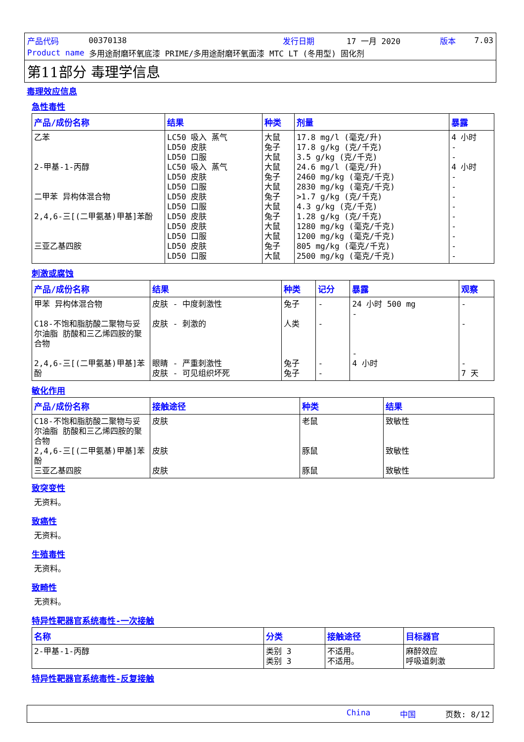产品代码 00370138 发行日期 17 一月 2020 版本 7.03
Product name 多用途耐磨环氧底漆 PRIME/多用途耐磨环氧面漆 MTC LT (冬用型) 固化剂
第11部分 毒理学信息
毒理效应信息
急性毒性
| 产品/成份名称 | 结果 | 种类 | 剂量 | 暴露 |
| --- | --- | --- | --- | --- |
| 乙苯 2-甲基-1-丙醇 二甲苯 异构体混合物 2,4,6-三[(二甲氨基)甲基]苯酚 三亚乙基四胺 | LC50 吸入 蒸气 LD50 皮肤 LD50 口服 LC50 吸入 蒸气 LD50 皮肤 LD50 口服 LD50 皮肤 LD50 口服 LD50 皮肤 LD50 皮肤 LD50 口服 LD50 皮肤 LD50 口服 | 大鼠 兔子 大鼠 大鼠 兔子 大鼠 兔子 大鼠 兔子 大鼠 大鼠 兔子 大鼠 | 17.8 mg/l (毫克/升) 17.8 g/kg (克/千克) 3.5 g/kg (克/千克) 24.6 mg/l (毫克/升) 2460 mg/kg (毫克/千克) 2830 mg/kg (毫克/千克) >1.7 g/kg (克/千克) 4.3 g/kg (克/千克) 1.28 g/kg (克/千克) 1280 mg/kg (毫克/千克) 1200 mg/kg (毫克/千克) 805 mg/kg (毫克/千克) 2500 mg/kg (毫克/千克) | 4 小时 - - 4 小时 - - - - - - - - - |
刺激或腐蚀
| 产品/成份名称 | 结果 | 种类 | 记分 | 暴露 | 观察 |
| --- | --- | --- | --- | --- | --- |
| 甲苯 异构体混合物 C18-不饱和脂肪酸二聚物与妥尔油脂 肪酸和三乙烯四胺的聚合物 2,4,6-三[(二甲氨基)甲基]苯酚 | 皮肤 - 中度刺激性 皮肤 - 刺激的 眼睛 - 严重刺激性 皮肤 - 可见组织坏死 | 兔子 人类 兔子 兔子 | - - - - | 24 小时 500 mg - - 4 小时 | - - - 7 天 |
敏化作用
| 产品/成份名称 | 接触途径 | 种类 | 结果 |
| --- | --- | --- | --- |
| C18-不饱和脂肪酸二聚物与妥尔油脂 肪酸和三乙烯四胺的聚合物 2,4,6-三[(二甲氨基)甲基]苯酚 三亚乙基四胺 | 皮肤 皮肤 皮肤 | 老鼠 豚鼠 豚鼠 | 致敏性 致敏性 致敏性 |
致突变性
无资料。
致癌性
无资料。
生殖毒性
无资料。
致畸性
无资料。
特异性靶器官系统毒性-一次接触
| 名称 | 分类 | 接触途径 | 目标器官 |
| --- | --- | --- | --- |
| 2-甲基-1-丙醇 | 类别 3 类别 3 | 不适用。 不适用。 | 麻醉效应 呼吸道刺激 |
特异性靶器官系统毒性-反复接触
China 中国 页数: 8/12